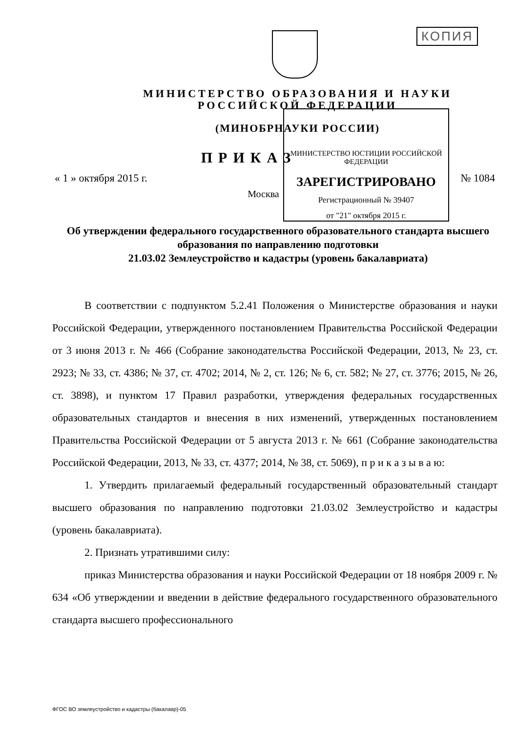КОПИЯ
МИНИСТЕРСТВО ЮСТИЦИИ РОССИЙСКОЙ ФЕДЕРАЦИИ
ЗАРЕГИСТРИРОВАНО
Регистрационный № 39407
от "21" октября 2015 г.
МИНИСТЕРСТВО ОБРАЗОВАНИЯ И НАУКИ
РОССИЙСКОЙ ФЕДЕРАЦИИ
(МИНОБРНАУКИ РОССИИ)
ПРИКАЗ
« 1 » октября 2015 г. № 1084
Москва
Об утверждении федерального государственного образовательного стандарта высшего образования по направлению подготовки
21.03.02 Землеустройство и кадастры (уровень бакалавриата)
В соответствии с подпунктом 5.2.41 Положения о Министерстве образования и науки Российской Федерации, утвержденного постановлением Правительства Российской Федерации от 3 июня 2013 г. № 466 (Собрание законодательства Российской Федерации, 2013, № 23, ст. 2923; № 33, ст. 4386; № 37, ст. 4702; 2014, № 2, ст. 126; № 6, ст. 582; № 27, ст. 3776; 2015, № 26, ст. 3898), и пунктом 17 Правил разработки, утверждения федеральных государственных образовательных стандартов и внесения в них изменений, утвержденных постановлением Правительства Российской Федерации от 5 августа 2013 г. № 661 (Собрание законодательства Российской Федерации, 2013, № 33, ст. 4377; 2014, № 38, ст. 5069), п р и к а з ы в а ю:
1. Утвердить прилагаемый федеральный государственный образовательный стандарт высшего образования по направлению подготовки 21.03.02 Землеустройство и кадастры (уровень бакалавриата).
2. Признать утратившими силу:
приказ Министерства образования и науки Российской Федерации от 18 ноября 2009 г. № 634 «Об утверждении и введении в действие федерального государственного образовательного стандарта высшего профессионального
ФГОС ВО землеустройство и кадастры (бакалавр)-05